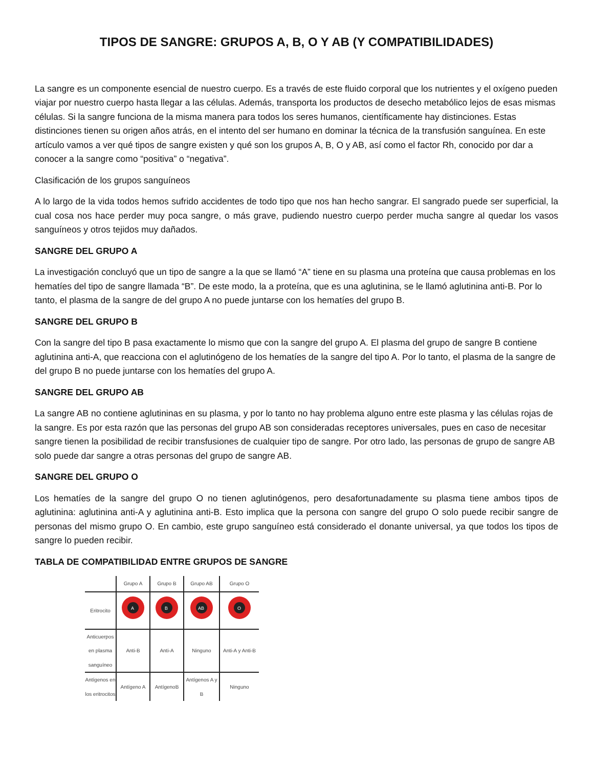TIPOS DE SANGRE: GRUPOS A, B, O Y AB (Y COMPATIBILIDADES)
La sangre es un componente esencial de nuestro cuerpo. Es a través de este fluido corporal que los nutrientes y el oxígeno pueden viajar por nuestro cuerpo hasta llegar a las células. Además, transporta los productos de desecho metabólico lejos de esas mismas células. Si la sangre funciona de la misma manera para todos los seres humanos, científicamente hay distinciones. Estas distinciones tienen su origen años atrás, en el intento del ser humano en dominar la técnica de la transfusión sanguínea. En este artículo vamos a ver qué tipos de sangre existen y qué son los grupos A, B, O y AB, así como el factor Rh, conocido por dar a conocer a la sangre como “positiva” o “negativa”.
Clasificación de los grupos sanguíneos
A lo largo de la vida todos hemos sufrido accidentes de todo tipo que nos han hecho sangrar. El sangrado puede ser superficial, la cual cosa nos hace perder muy poca sangre, o más grave, pudiendo nuestro cuerpo perder mucha sangre al quedar los vasos sanguíneos y otros tejidos muy dañados.
SANGRE DEL GRUPO A
La investigación concluyó que un tipo de sangre a la que se llamó “A” tiene en su plasma una proteína que causa problemas en los hematíes del tipo de sangre llamada “B”. De este modo, la a proteína, que es una aglutinina, se le llamó aglutinina anti-B. Por lo tanto, el plasma de la sangre de del grupo A no puede juntarse con los hematíes del grupo B.
SANGRE DEL GRUPO B
Con la sangre del tipo B pasa exactamente lo mismo que con la sangre del grupo A. El plasma del grupo de sangre B contiene aglutinina anti-A, que reacciona con el aglutinógeno de los hematíes de la sangre del tipo A. Por lo tanto, el plasma de la sangre de del grupo B no puede juntarse con los hematíes del grupo A.
SANGRE DEL GRUPO AB
La sangre AB no contiene aglutininas en su plasma, y por lo tanto no hay problema alguno entre este plasma y las células rojas de la sangre. Es por esta razón que las personas del grupo AB son consideradas receptores universales, pues en caso de necesitar sangre tienen la posibilidad de recibir transfusiones de cualquier tipo de sangre. Por otro lado, las personas de grupo de sangre AB solo puede dar sangre a otras personas del grupo de sangre AB.
SANGRE DEL GRUPO O
Los hematíes de la sangre del grupo O no tienen aglutinógenos, pero desafortunadamente su plasma tiene ambos tipos de aglutinina: aglutinina anti-A y aglutinina anti-B. Esto implica que la persona con sangre del grupo O solo puede recibir sangre de personas del mismo grupo O. En cambio, este grupo sanguíneo está considerado el donante universal, ya que todos los tipos de sangre lo pueden recibir.
TABLA DE COMPATIBILIDAD ENTRE GRUPOS DE SANGRE
| | Grupo A | Grupo B | Grupo AB | Grupo O |
| --- | --- | --- | --- | --- |
| Eritrocito | A | B | AB | O |
| Anticuerpos en plasma sanguíneo | Anti-B | Anti-A | Ninguno | Anti-A y Anti-B |
| Antígenos en los eritrocitos | Antígeno A | AntígenoB | Antígenos A y B | Ninguno |